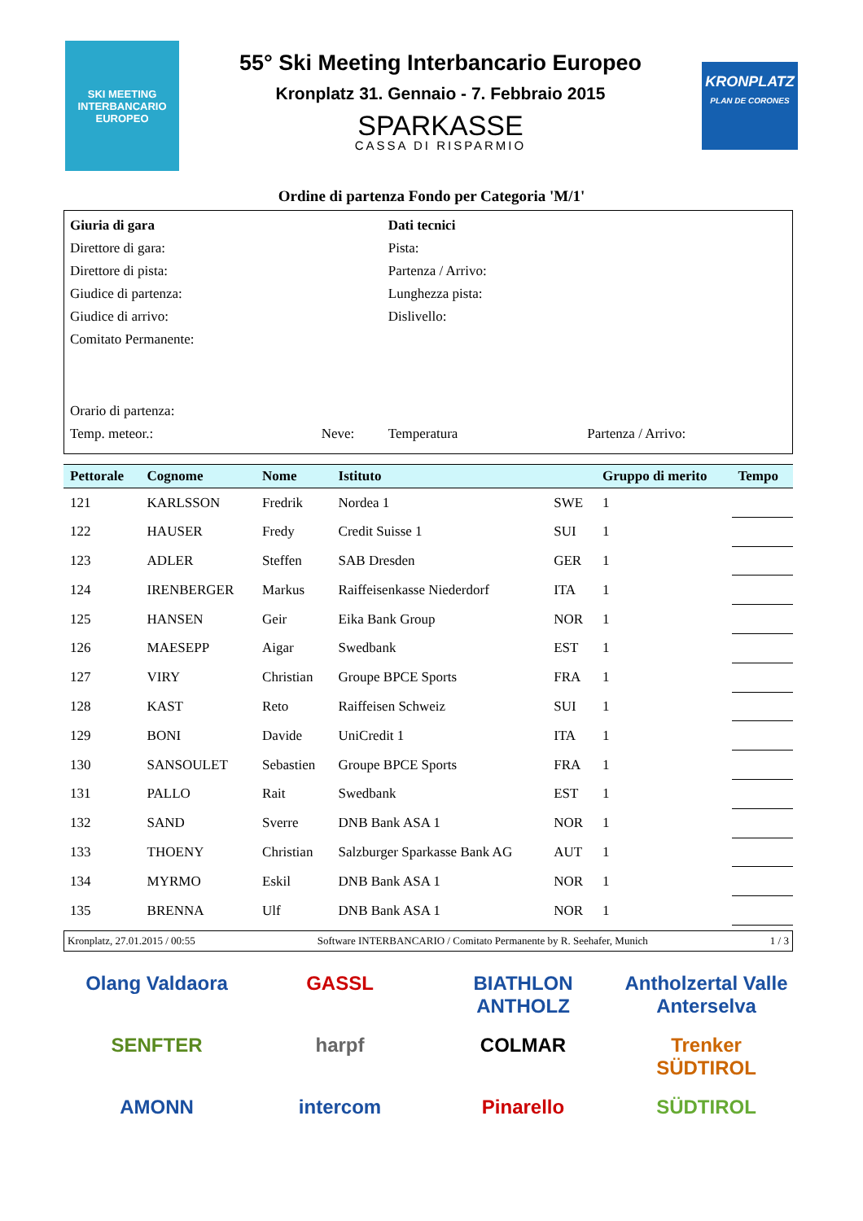SKI MEETING INTERBANCARIO EUROPEO
55° Ski Meeting Interbancario Europeo
Kronplatz 31. Gennaio - 7. Febbraio 2015
SPARKASSE
CASSA DI RISPARMIO
KRONPLATZ
PLAN DE CORONES
Ordine di partenza Fondo per Categoria 'M/1'
| Giuria di gara | | Dati tecnici | |
| Direttore di gara: | | Pista: | |
| Direttore di pista: | | Partenza / Arrivo: | |
| Giudice di partenza: | | Lunghezza pista: | |
| Giudice di arrivo: | | Dislivello: | |
| Comitato Permanente: | | | |
| Orario di partenza: | | | |
| Temp. meteor.: | Neve: | Temperatura | Partenza / Arrivo: |
| Pettorale | Cognome | Nome | Istituto | | Gruppo di merito | Tempo |
| --- | --- | --- | --- | --- | --- | --- |
| 121 | KARLSSON | Fredrik | Nordea 1 | SWE | 1 | |
| 122 | HAUSER | Fredy | Credit Suisse 1 | SUI | 1 | |
| 123 | ADLER | Steffen | SAB Dresden | GER | 1 | |
| 124 | IRENBERGER | Markus | Raiffeisenkasse Niederdorf | ITA | 1 | |
| 125 | HANSEN | Geir | Eika Bank Group | NOR | 1 | |
| 126 | MAESEPP | Aigar | Swedbank | EST | 1 | |
| 127 | VIRY | Christian | Groupe BPCE Sports | FRA | 1 | |
| 128 | KAST | Reto | Raiffeisen Schweiz | SUI | 1 | |
| 129 | BONI | Davide | UniCredit 1 | ITA | 1 | |
| 130 | SANSOULET | Sebastien | Groupe BPCE Sports | FRA | 1 | |
| 131 | PALLO | Rait | Swedbank | EST | 1 | |
| 132 | SAND | Sverre | DNB Bank ASA 1 | NOR | 1 | |
| 133 | THOENY | Christian | Salzburger Sparkasse Bank AG | AUT | 1 | |
| 134 | MYRMO | Eskil | DNB Bank ASA 1 | NOR | 1 | |
| 135 | BRENNA | Ulf | DNB Bank ASA 1 | NOR | 1 | |
Kronplatz, 27.01.2015 / 00:55 Software INTERBANCARIO / Comitato Permanente by R. Seehafer, Munich 1 / 3
Olang Valdaora
GASSL
BIATHLON ANTHOLZ
Antholzertal Valle Anterselva
SENFTER
harpf
COLMAR
Trenker SÜDTIROL
AMONN
intercom
Pinarello
SÜDTIROL